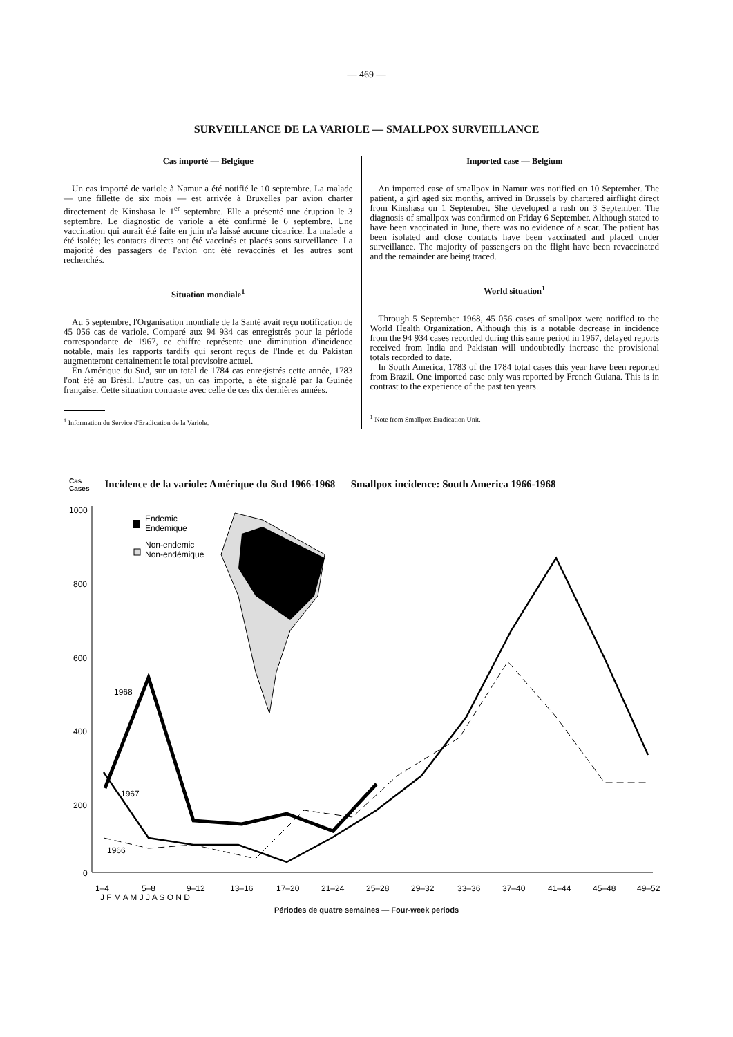— 469 —
SURVEILLANCE DE LA VARIOLE — SMALLPOX SURVEILLANCE
Cas importé — Belgique
Un cas importé de variole à Namur a été notifié le 10 septembre. La malade — une fillette de six mois — est arrivée à Bruxelles par avion charter directement de Kinshasa le 1<sup>er</sup> septembre. Elle a présenté une éruption le 3 septembre. Le diagnostic de variole a été confirmé le 6 septembre. Une vaccination qui aurait été faite en juin n'a laissé aucune cicatrice. La malade a été isolée; les contacts directs ont été vaccinés et placés sous surveillance. La majorité des passagers de l'avion ont été revaccinés et les autres sont recherchés.
Situation mondiale<sup>1</sup>
Au 5 septembre, l'Organisation mondiale de la Santé avait reçu notification de 45 056 cas de variole. Comparé aux 94 934 cas enregistrés pour la période correspondante de 1967, ce chiffre représente une diminution d'incidence notable, mais les rapports tardifs qui seront reçus de l'Inde et du Pakistan augmenteront certainement le total provisoire actuel.
En Amérique du Sud, sur un total de 1784 cas enregistrés cette année, 1783 l'ont été au Brésil. L'autre cas, un cas importé, a été signalé par la Guinée française. Cette situation contraste avec celle de ces dix dernières années.
<sup>1</sup> Information du Service d'Eradication de la Variole.
Imported case — Belgium
An imported case of smallpox in Namur was notified on 10 September. The patient, a girl aged six months, arrived in Brussels by chartered airflight direct from Kinshasa on 1 September. She developed a rash on 3 September. The diagnosis of smallpox was confirmed on Friday 6 September. Although stated to have been vaccinated in June, there was no evidence of a scar. The patient has been isolated and close contacts have been vaccinated and placed under surveillance. The majority of passengers on the flight have been revaccinated and the remainder are being traced.
World situation<sup>1</sup>
Through 5 September 1968, 45 056 cases of smallpox were notified to the World Health Organization. Although this is a notable decrease in incidence from the 94 934 cases recorded during this same period in 1967, delayed reports received from India and Pakistan will undoubtedly increase the provisional totals recorded to date.
In South America, 1783 of the 1784 total cases this year have been reported from Brazil. One imported case only was reported by French Guiana. This is in contrast to the experience of the past ten years.
<sup>1</sup> Note from Smallpox Eradication Unit.
Cas
Cases Incidence de la variole: Amérique du Sud 1966-1968 — Smallpox incidence: South America 1966-1968
1000
800
600
400
200
0
Endemic
Endémique
Non-endemic
Non-endémique
1968
1967
1966
1–4
5–8
9–12
13–16
17–20
21–24
25–28
29–32
33–36
37–40
41–44
45–48
49–52
J F M A M J J A S O N D
Périodes de quatre semaines — Four-week periods